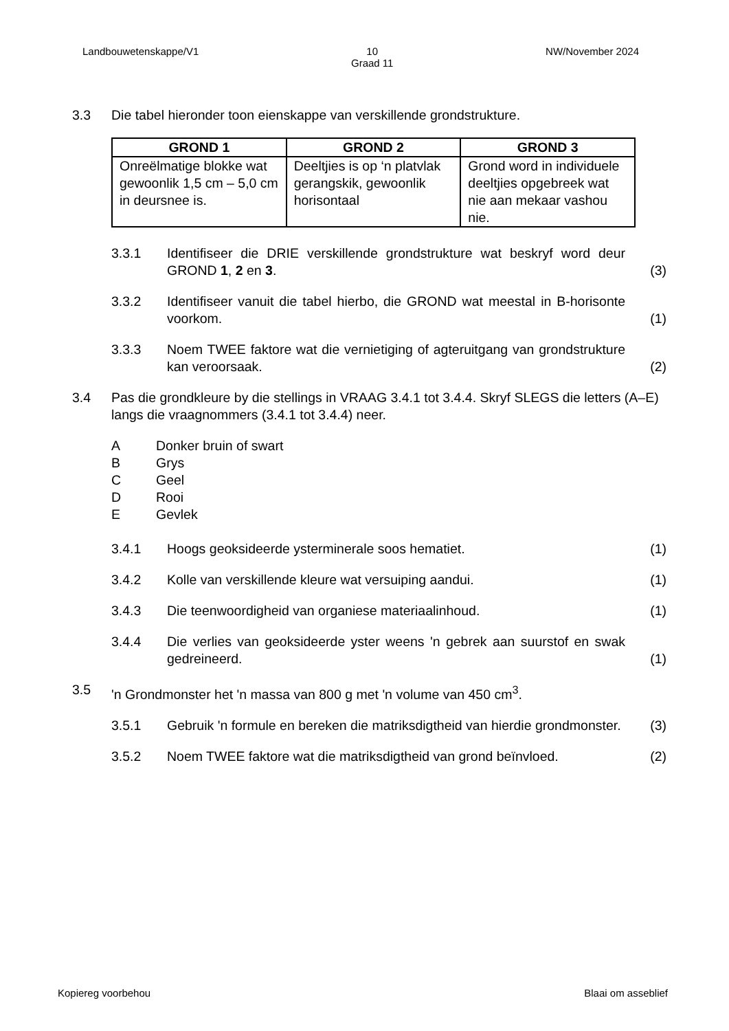Landbouwetenskappe/V1 10
Graad 11 NW/November 2024
3.3 Die tabel hieronder toon eienskappe van verskillende grondstrukture.
| GROND 1 | GROND 2 | GROND 3 |
| --- | --- | --- |
| Onreëlmatige blokke wat gewoonlik 1,5 cm – 5,0 cm in deursnee is. | Deeltjies is op ‘n platvlak gerangskik, gewoonlik horisontaal | Grond word in individuele deeltjies opgebreek wat nie aan mekaar vashou nie. |
3.3.1 Identifiseer die DRIE verskillende grondstrukture wat beskryf word deur GROND 1, 2 en 3. (3)
3.3.2 Identifiseer vanuit die tabel hierbo, die GROND wat meestal in B-horisonte voorkom. (1)
3.3.3 Noem TWEE faktore wat die vernietiging of agteruitgang van grondstrukture kan veroorsaak. (2)
3.4 Pas die grondkleure by die stellings in VRAAG 3.4.1 tot 3.4.4. Skryf SLEGS die letters (A–E) langs die vraagnommers (3.4.1 tot 3.4.4) neer.
A Donker bruin of swart
B Grys
C Geel
D Rooi
E Gevlek
3.4.1 Hoogs geoksideerde ysterminerale soos hematiet. (1)
3.4.2 Kolle van verskillende kleure wat versuiping aandui. (1)
3.4.3 Die teenwoordigheid van organiese materiaalinhoud. (1)
3.4.4 Die verlies van geoksideerde yster weens 'n gebrek aan suurstof en swak gedreineerd. (1)
3.5 'n Grondmonster het 'n massa van 800 g met 'n volume van 450 cm<sup>3</sup>.
3.5.1 Gebruik 'n formule en bereken die matriksdigtheid van hierdie grondmonster. (3)
3.5.2 Noem TWEE faktore wat die matriksdigtheid van grond beïnvloed. (2)
Kopiereg voorbehou Blaai om asseblief